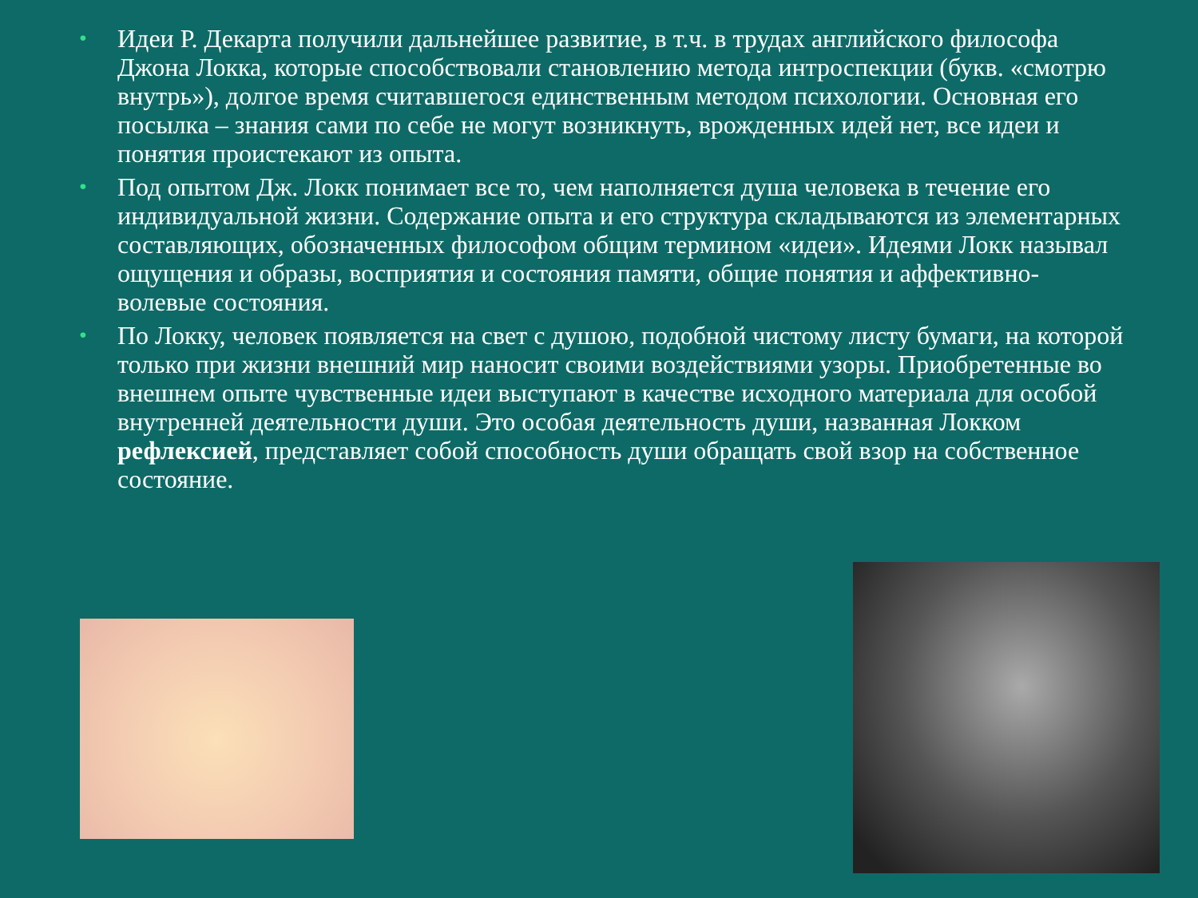• Идеи Р. Декарта получили дальнейшее развитие, в т.ч. в трудах английского философа Джона Локка, которые способствовали становлению метода интроспекции (букв. «смотрю внутрь»), долгое время считавшегося единственным методом психологии. Основная его посылка – знания сами по себе не могут возникнуть, врожденных идей нет, все идеи и понятия проистекают из опыта.
• Под опытом Дж. Локк понимает все то, чем наполняется душа человека в течение его индивидуальной жизни. Содержание опыта и его структура складываются из элементарных составляющих, обозначенных философом общим термином «идеи». Идеями Локк называл ощущения и образы, восприятия и состояния памяти, общие понятия и аффективно-волевые состояния.
• По Локку, человек появляется на свет с душою, подобной чистому листу бумаги, на которой только при жизни внешний мир наносит своими воздействиями узоры. Приобретенные во внешнем опыте чувственные идеи выступают в качестве исходного материала для особой внутренней деятельности души. Это особая деятельность души, названная Локком рефлексией, представляет собой способность души обращать свой взор на собственное состояние.